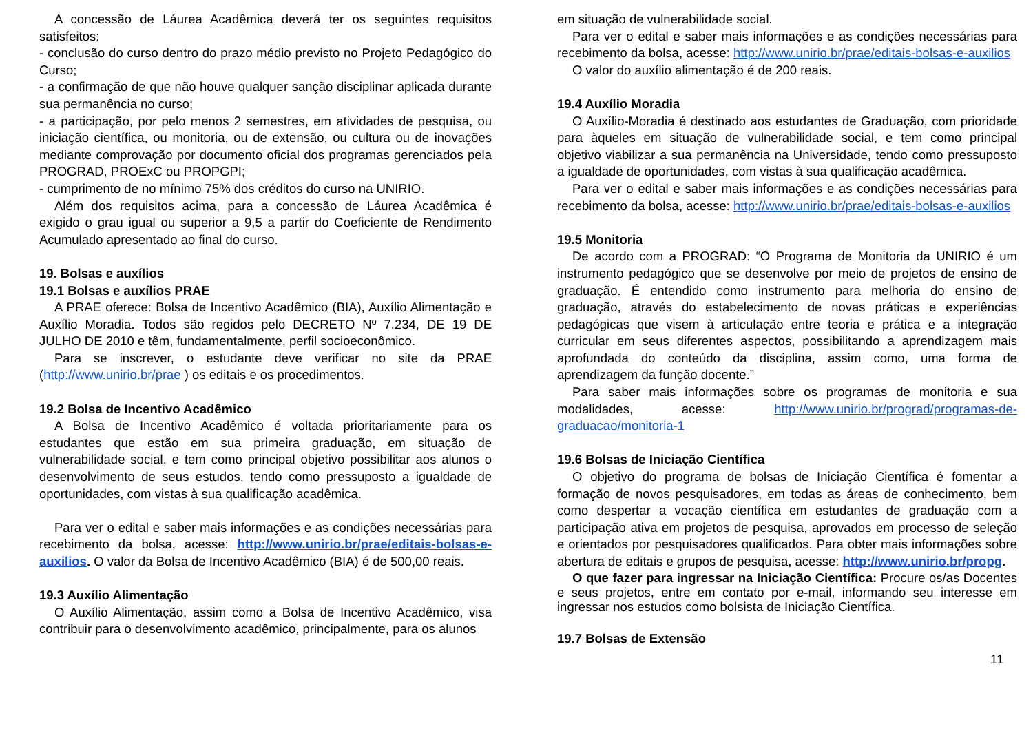A concessão de Láurea Acadêmica deverá ter os seguintes requisitos satisfeitos:
- conclusão do curso dentro do prazo médio previsto no Projeto Pedagógico do Curso;
- a confirmação de que não houve qualquer sanção disciplinar aplicada durante sua permanência no curso;
- a participação, por pelo menos 2 semestres, em atividades de pesquisa, ou iniciação científica, ou monitoria, ou de extensão, ou cultura ou de inovações mediante comprovação por documento oficial dos programas gerenciados pela PROGRAD, PROExC ou PROPGPI;
- cumprimento de no mínimo 75% dos créditos do curso na UNIRIO.
Além dos requisitos acima, para a concessão de Láurea Acadêmica é exigido o grau igual ou superior a 9,5 a partir do Coeficiente de Rendimento Acumulado apresentado ao final do curso.
19. Bolsas e auxílios
19.1 Bolsas e auxílios PRAE
A PRAE oferece: Bolsa de Incentivo Acadêmico (BIA), Auxílio Alimentação e Auxílio Moradia. Todos são regidos pelo DECRETO Nº 7.234, DE 19 DE JULHO DE 2010 e têm, fundamentalmente, perfil socioeconômico.
Para se inscrever, o estudante deve verificar no site da PRAE (http://www.unirio.br/prae ) os editais e os procedimentos.
19.2 Bolsa de Incentivo Acadêmico
A Bolsa de Incentivo Acadêmico é voltada prioritariamente para os estudantes que estão em sua primeira graduação, em situação de vulnerabilidade social, e tem como principal objetivo possibilitar aos alunos o desenvolvimento de seus estudos, tendo como pressuposto a igualdade de oportunidades, com vistas à sua qualificação acadêmica.
Para ver o edital e saber mais informações e as condições necessárias para recebimento da bolsa, acesse: http://www.unirio.br/prae/editais-bolsas-e-auxilios. O valor da Bolsa de Incentivo Acadêmico (BIA) é de 500,00 reais.
19.3 Auxílio Alimentação
O Auxílio Alimentação, assim como a Bolsa de Incentivo Acadêmico, visa contribuir para o desenvolvimento acadêmico, principalmente, para os alunos
em situação de vulnerabilidade social.
Para ver o edital e saber mais informações e as condições necessárias para recebimento da bolsa, acesse: http://www.unirio.br/prae/editais-bolsas-e-auxilios
O valor do auxílio alimentação é de 200 reais.
19.4 Auxílio Moradia
O Auxílio-Moradia é destinado aos estudantes de Graduação, com prioridade para àqueles em situação de vulnerabilidade social, e tem como principal objetivo viabilizar a sua permanência na Universidade, tendo como pressuposto a igualdade de oportunidades, com vistas à sua qualificação acadêmica.
Para ver o edital e saber mais informações e as condições necessárias para recebimento da bolsa, acesse: http://www.unirio.br/prae/editais-bolsas-e-auxilios
19.5 Monitoria
De acordo com a PROGRAD: “O Programa de Monitoria da UNIRIO é um instrumento pedagógico que se desenvolve por meio de projetos de ensino de graduação. É entendido como instrumento para melhoria do ensino de graduação, através do estabelecimento de novas práticas e experiências pedagógicas que visem à articulação entre teoria e prática e a integração curricular em seus diferentes aspectos, possibilitando a aprendizagem mais aprofundada do conteúdo da disciplina, assim como, uma forma de aprendizagem da função docente.”
Para saber mais informações sobre os programas de monitoria e sua modalidades, acesse: http://www.unirio.br/prograd/programas-de-graduacao/monitoria-1
19.6 Bolsas de Iniciação Científica
O objetivo do programa de bolsas de Iniciação Científica é fomentar a formação de novos pesquisadores, em todas as áreas de conhecimento, bem como despertar a vocação científica em estudantes de graduação com a participação ativa em projetos de pesquisa, aprovados em processo de seleção e orientados por pesquisadores qualificados. Para obter mais informações sobre abertura de editais e grupos de pesquisa, acesse: http://www.unirio.br/propg.
O que fazer para ingressar na Iniciação Científica: Procure os/as Docentes e seus projetos, entre em contato por e-mail, informando seu interesse em ingressar nos estudos como bolsista de Iniciação Científica.
19.7 Bolsas de Extensão
11